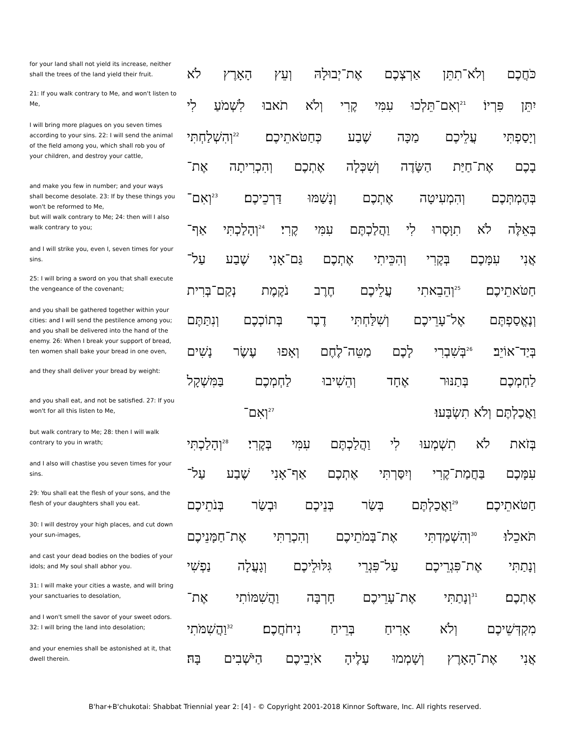| for your land shall not yield its increase, neither shall the trees of the land yield their fruit. | כֹּחֲכֶם וְלֹא־תִתֵּן אַרְצְכֶם אֶת־יְבוּלָהּ וְעֵץ הָאָרֶץ לֹא |
| 21: If you walk contrary to Me, and won't listen to Me, | יִתֵּן פִּרְיוֹ׃ <sup>21</sup>וְאִם־תֵּלְכוּ עִמִּי קֶרִי וְלֹא תֹאבוּ לִשְׁמֹעַ לִי |
| I will bring more plagues on you seven times according to your sins. 22: I will send the animal of the field among you, which shall rob you of your children, and destroy your cattle, | וְיָסַפְתִּי עֲלֵיכֶם מַכָּה שֶׁבַע כְּחַטֹּאתֵיכֶם׃ <sup>22</sup>וְהִשְׁלַחְתִּי בָכֶם אֶת־חַיַּת הַשָּׂדֶה וְשִׁכְּלָה אֶתְכֶם וְהִכְרִיתָה אֶת־ |
| and make you few in number; and your ways shall become desolate. 23: If by these things you won't be reformed to Me, but will walk contrary to Me; 24: then will I also walk contrary to you; | בְּהֶמְתְּכֶם וְהִמְעִיטָה אֶתְכֶם וְנָשַׁמּוּ דַּרְכֵיכֶם׃ <sup>23</sup>וְאִם־ בְּאֵלֶּה לֹא תִוָּסְרוּ לִי וַהֲלַכְתֶּם עִמִּי קֶרִי׃ <sup>24</sup>וְהָלַכְתִּי אַף־ |
| and I will strike you, even I, seven times for your sins. | אֲנִי עִמָּכֶם בְּקֶרִי וְהִכֵּיתִי אֶתְכֶם גַּם־אָנִי שֶׁבַע עַל־ |
| 25: I will bring a sword on you that shall execute the vengeance of the covenant; | חַטֹּאתֵיכֶם׃ <sup>25</sup>וְהֵבֵאתִי עֲלֵיכֶם חֶרֶב נֹקֶמֶת נְקַם־בְּרִית |
| and you shall be gathered together within your cities: and I will send the pestilence among you; and you shall be delivered into the hand of the enemy. 26: When I break your support of bread, ten women shall bake your bread in one oven, | וְנֶאֱסַפְתֶּם אֶל־עָרֵיכֶם וְשִׁלַּחְתִּי דֶבֶר בְּתוֹכְכֶם וְנִתַּתֶּם בְּיַד־אוֹיֵב׃ <sup>26</sup>בְּשִׁבְרִי לָכֶם מַטֵּה־לֶחֶם וְאָפוּ עֶשֶׂר נָשִׁים |
| and they shall deliver your bread by weight: | לַחְמְכֶם בְּתַנּוּר אֶחָד וְהֵשִׁיבוּ לַחְמְכֶם בַּמִּשְׁקָל |
| and you shall eat, and not be satisfied. 27: If you won't for all this listen to Me, | וַאֲכַלְתֶּם וְלֹא תִשְׂבָּעוּ׃ <sup>27</sup>וְאִם־ |
| but walk contrary to Me; 28: then I will walk contrary to you in wrath; | בְּזֹאת לֹא תִשְׁמְעוּ לִי וַהֲלַכְתֶּם עִמִּי בְּקֶרִי׃ <sup>28</sup>וְהָלַכְתִּי |
| and I also will chastise you seven times for your sins. | עִמָּכֶם בַּחֲמַת־קֶרִי וְיִסַּרְתִּי אֶתְכֶם אַף־אָנִי שֶׁבַע עַל־ |
| 29: You shall eat the flesh of your sons, and the flesh of your daughters shall you eat. | חַטֹּאתֵיכֶם׃ <sup>29</sup>וַאֲכַלְתֶּם בְּשַׂר בְּנֵיכֶם וּבְשַׂר בְּנֹתֵיכֶם |
| 30: I will destroy your high places, and cut down your sun-images, | תֹּאכֵלוּ׃ <sup>30</sup>וְהִשְׁמַדְתִּי אֶת־בָּמֹתֵיכֶם וְהִכְרַתִּי אֶת־חַמָּנֵיכֶם |
| and cast your dead bodies on the bodies of your idols; and My soul shall abhor you. | וְנָתַתִּי אֶת־פִּגְרֵיכֶם עַל־פִּגְרֵי גִּלּוּלֵיכֶם וְגָעֲלָה נַפְשִׁי |
| 31: I will make your cities a waste, and will bring your sanctuaries to desolation, | אֶתְכֶם׃ <sup>31</sup>וְנָתַתִּי אֶת־עָרֵיכֶם חָרְבָּה וַהֲשִׁמּוֹתִי אֶת־ |
| and I won't smell the savor of your sweet odors. 32: I will bring the land into desolation; | מִקְדְּשֵׁיכֶם וְלֹא אָרִיחַ בְּרֵיחַ נִיחֹחֲכֶם׃ <sup>32</sup>וַהֲשִׁמֹּתִי |
| and your enemies shall be astonished at it, that dwell therein. | אֲנִי אֶת־הָאָרֶץ וְשָׁמְמוּ עָלֶיהָ אֹיְבֵיכֶם הַיֹּשְׁבִים בָּהּ׃ |
B'har+B'chukotai: Shabbat Triennial year 2: [4] - © Copyright 2001-2018 Kinnor Software, Inc. All rights reserved.